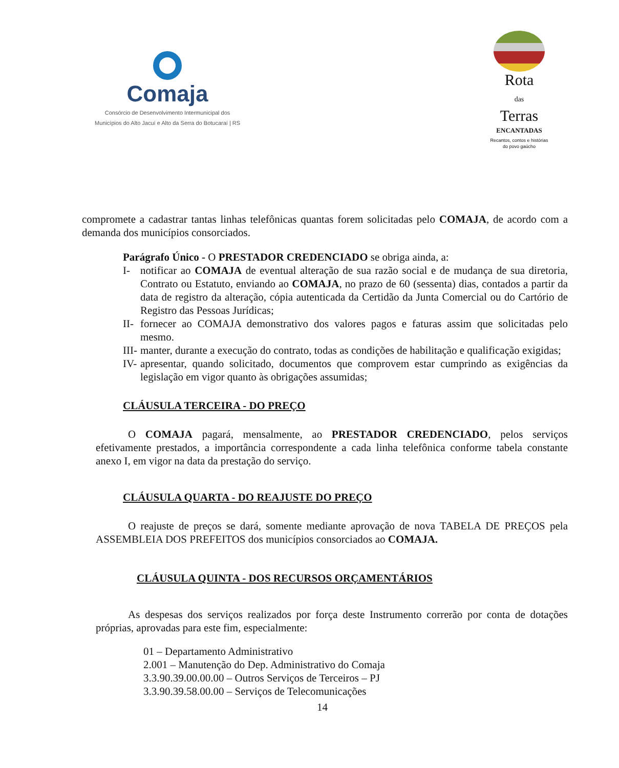Comaja
Consórcio de Desenvolvimento Intermunicipal dos
Municípios do Alto Jacuí e Alto da Serra do Botucaraí | RS
Rota
das
Terras
ENCANTADAS
Recantos, contos e histórias
do povo gaúcho
compromete a cadastrar tantas linhas telefônicas quantas forem solicitadas pelo COMAJA, de acordo com a demanda dos municípios consorciados.
Parágrafo Único - O PRESTADOR CREDENCIADO se obriga ainda, a:
I- notificar ao COMAJA de eventual alteração de sua razão social e de mudança de sua diretoria, Contrato ou Estatuto, enviando ao COMAJA, no prazo de 60 (sessenta) dias, contados a partir da data de registro da alteração, cópia autenticada da Certidão da Junta Comercial ou do Cartório de Registro das Pessoas Jurídicas;
II- fornecer ao COMAJA demonstrativo dos valores pagos e faturas assim que solicitadas pelo mesmo.
III- manter, durante a execução do contrato, todas as condições de habilitação e qualificação exigidas;
IV- apresentar, quando solicitado, documentos que comprovem estar cumprindo as exigências da legislação em vigor quanto às obrigações assumidas;
CLÁUSULA TERCEIRA - DO PREÇO
   O COMAJA pagará, mensalmente, ao PRESTADOR CREDENCIADO, pelos serviços efetivamente prestados, a importância correspondente a cada linha telefônica conforme tabela constante anexo I, em vigor na data da prestação do serviço.
CLÁUSULA QUARTA - DO REAJUSTE DO PREÇO
   O reajuste de preços se dará, somente mediante aprovação de nova TABELA DE PREÇOS pela ASSEMBLEIA DOS PREFEITOS dos municípios consorciados ao COMAJA.
CLÁUSULA QUINTA - DOS RECURSOS ORÇAMENTÁRIOS
   As despesas dos serviços realizados por força deste Instrumento correrão por conta de dotações próprias, aprovadas para este fim, especialmente:
01 – Departamento Administrativo
2.001 – Manutenção do Dep. Administrativo do Comaja
3.3.90.39.00.00.00 – Outros Serviços de Terceiros – PJ
3.3.90.39.58.00.00 – Serviços de Telecomunicações
14